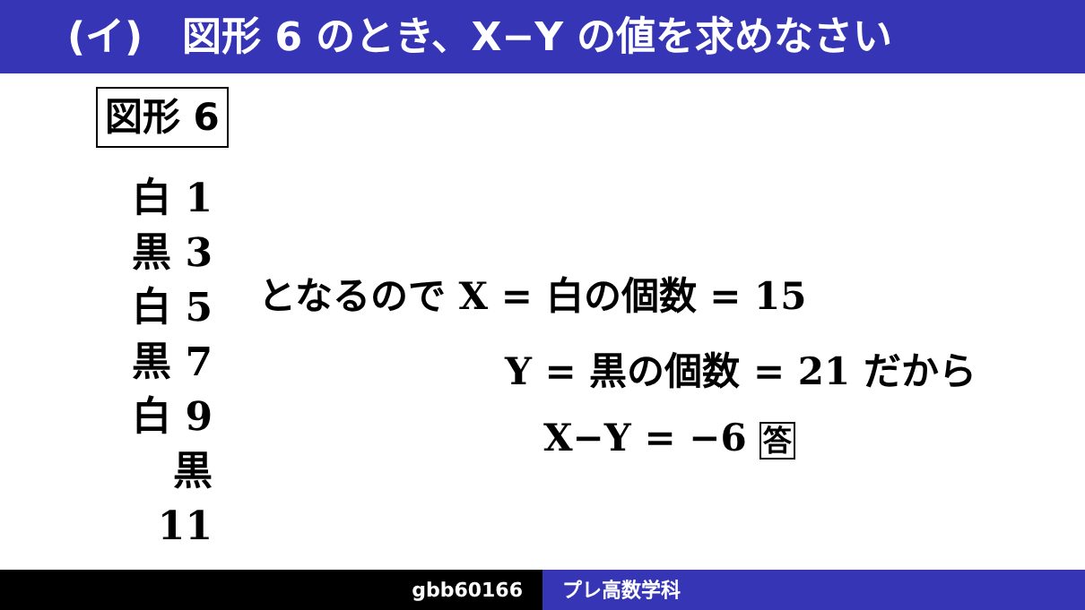(イ)　図形 6 のとき、X−Y の値を求めなさい
図形 6
白 1
黒 3
白 5
黒 7
白 9
黒 11
となるので X = 白の個数 = 15
Y = 黒の個数 = 21 だから
X−Y = −6 答
gbb60166 プレ高数学科